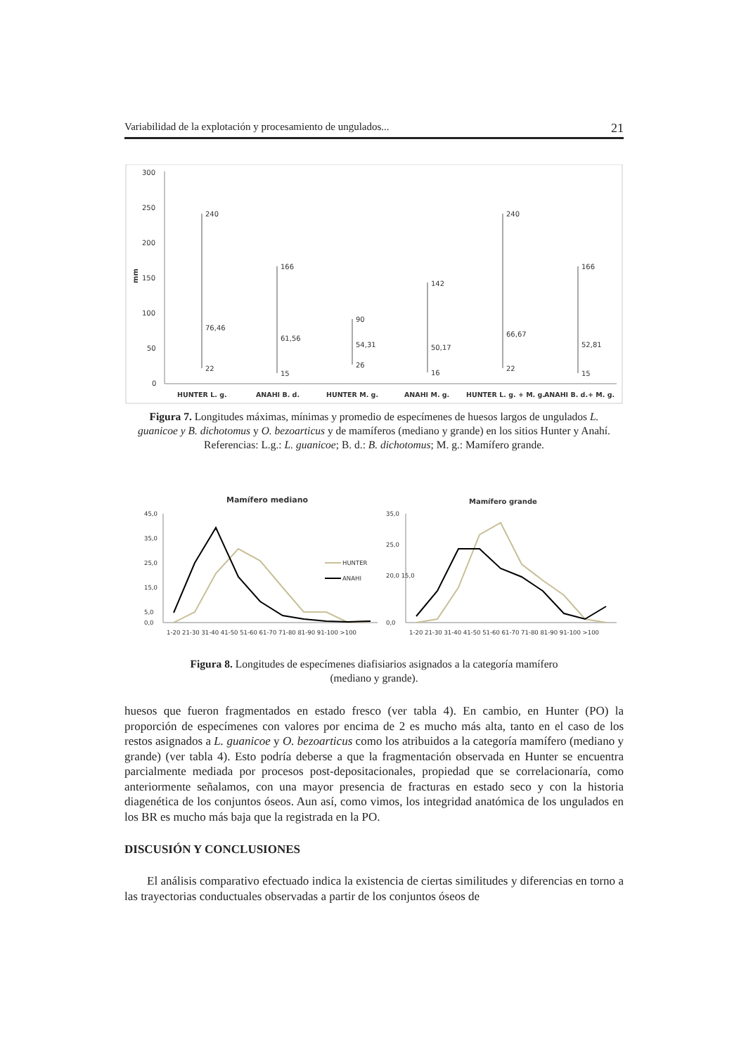Variabilidad de la explotación y procesamiento de ungulados... 21
300
250
200
150
100
50
0
mm
240
76,46
22
166
61,56
15
90
54,31
26
142
50,17
16
240
66,67
22
166
52,81
15
HUNTER L. g.
ANAHI B. d.
HUNTER M. g.
ANAHI M. g.
HUNTER L. g. + M. g.
ANAHI B. d.+ M. g.
Figura 7. Longitudes máximas, mínimas y promedio de especímenes de huesos largos de ungulados L. guanicoe y B. dichotomus y O. bezoarticus y de mamíferos (mediano y grande) en los sitios Hunter y Anahí. Referencias: L.g.: L. guanicoe; B. d.: B. dichotomus; M. g.: Mamífero grande.
Mamífero mediano
Mamífero grande
45,0
35,0
25,0
15,0
5,0
0,0
35,0
25,0
20,0 15,0
0,0
HUNTER
ANAHI
1-20 21-30 31-40 41-50 51-60 61-70 71-80 81-90 91-100 >100
1-20 21-30 31-40 41-50 51-60 61-70 71-80 81-90 91-100 >100
Figura 8. Longitudes de especímenes diafisiarios asignados a la categoría mamífero
(mediano y grande).
huesos que fueron fragmentados en estado fresco (ver tabla 4). En cambio, en Hunter (PO) la proporción de especímenes con valores por encima de 2 es mucho más alta, tanto en el caso de los restos asignados a L. guanicoe y O. bezoarticus como los atribuidos a la categoría mamífero (mediano y grande) (ver tabla 4). Esto podría deberse a que la fragmentación observada en Hunter se encuentra parcialmente mediada por procesos post-depositacionales, propiedad que se correlacionaría, como anteriormente señalamos, con una mayor presencia de fracturas en estado seco y con la historia diagenética de los conjuntos óseos. Aun así, como vimos, los integridad anatómica de los ungulados en los BR es mucho más baja que la registrada en la PO.
DISCUSIÓN Y CONCLUSIONES
El análisis comparativo efectuado indica la existencia de ciertas similitudes y diferencias en torno a las trayectorias conductuales observadas a partir de los conjuntos óseos de